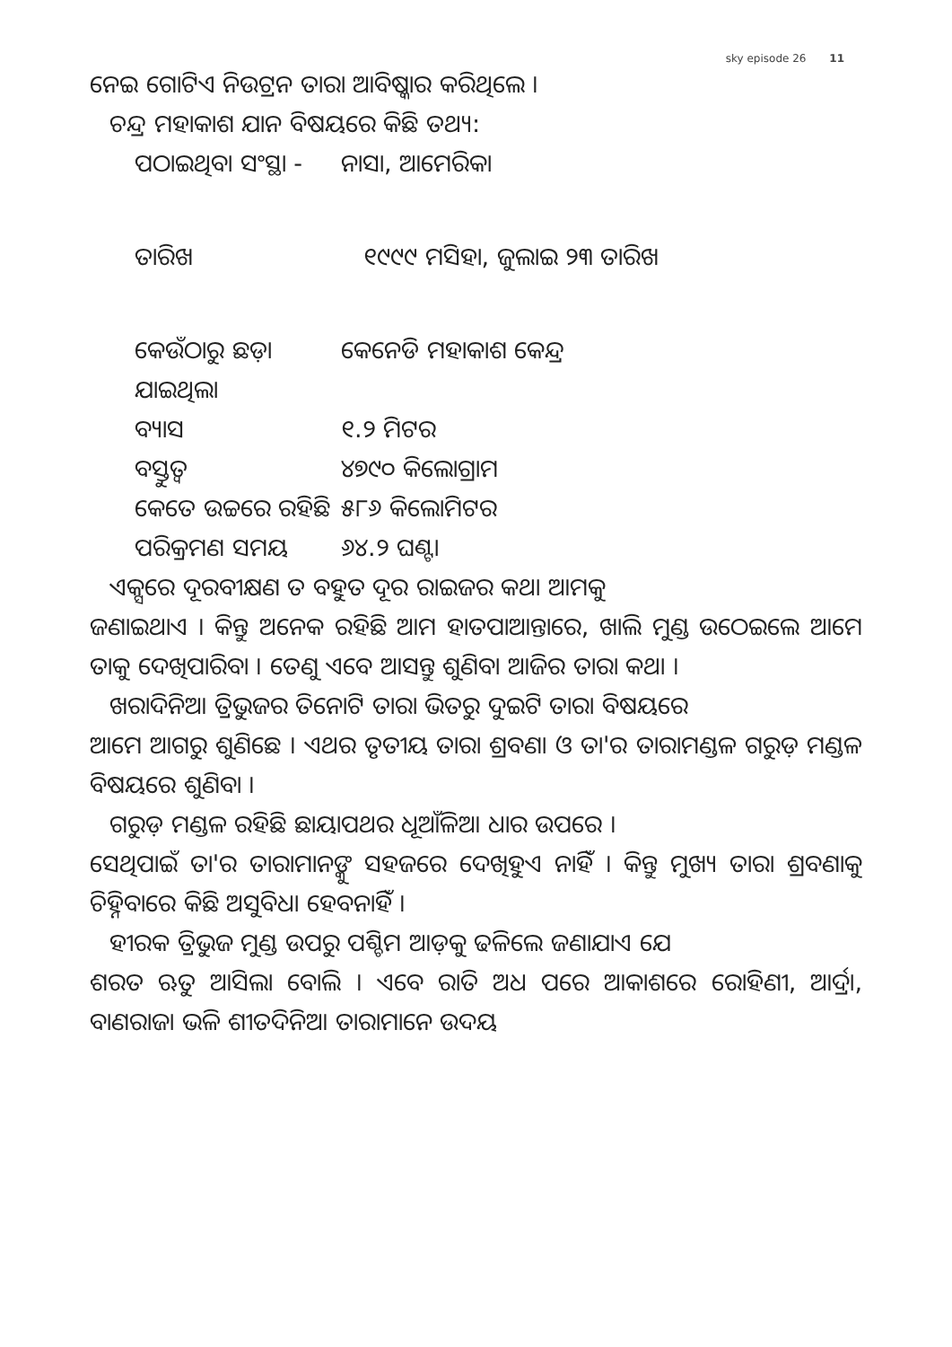sky episode 26 11
ନେଇ ଗୋଟିଏ ନିଉଟ୍ରନ ତାରା ଆବିଷ୍କାର କରିଥିଲେ ।
ଚନ୍ଦ୍ର ମହାକାଶ ଯାନ ବିଷୟରେ କିଛି ତଥ୍ୟ:
ପଠାଇଥିବା ସଂସ୍ଥା - ନାସା, ଆମେରିକା
ତାରିଖ ୧୯୯୯ ମସିହା, ଜୁଲାଇ ୨୩ ତାରିଖ
କେଉଁଠାରୁ ଛଡ଼ା ଯାଇଥିଲା କେନେଡି ମହାକାଶ କେନ୍ଦ୍ର
ବ୍ୟାସ ୧.୨ ମିଟର
ବସ୍ତୁତ୍ୱ ୪୭୯୦ କିଲୋଗ୍ରାମ
କେତେ ଉଚ୍ଚରେ ରହିଛି ୫୮୬ କିଲୋମିଟର
ପରିକ୍ରମଣ ସମୟ ୬୪.୨ ଘଣ୍ଟା
ଏକ୍ସରେ ଦୂରବୀକ୍ଷଣ ତ ବହୁତ ଦୂର ରାଇଜର କଥା ଆମକୁ
ଜଣାଇଥାଏ । କିନ୍ତୁ ଅନେକ ରହିଛି ଆମ ହାତପାଆନ୍ତାରେ, ଖାଲି ମୁଣ୍ଡ ଉଠେଇଲେ ଆମେ ତାକୁ ଦେଖିପାରିବା । ତେଣୁ ଏବେ ଆସନ୍ତୁ ଶୁଣିବା ଆଜିର ତାରା କଥା ।
ଖରାଦିନିଆ ତ୍ରିଭୁଜର ତିନୋଟି ତାରା ଭିତରୁ ଦୁଇଟି ତାରା ବିଷୟରେ
ଆମେ ଆଗରୁ ଶୁଣିଛେ । ଏଥର ତୃତୀୟ ତାରା ଶ୍ରବଣା ଓ ତା'ର ତାରାମଣ୍ଡଳ ଗରୁଡ଼ ମଣ୍ଡଳ ବିଷୟରେ ଶୁଣିବା ।
ଗରୁଡ଼ ମଣ୍ଡଳ ରହିଛି ଛାୟାପଥର ଧୂଆଁଳିଆ ଧାର ଉପରେ ।
ସେଥିପାଇଁ ତା'ର ତାରାମାନଙ୍କୁ ସହଜରେ ଦେଖିହୁଏ ନାହିଁ । କିନ୍ତୁ ମୁଖ୍ୟ ତାରା ଶ୍ରବଣାକୁ ଚିହ୍ନିବାରେ କିଛି ଅସୁବିଧା ହେବନାହିଁ ।
ହୀରକ ତ୍ରିଭୁଜ ମୁଣ୍ଡ ଉପରୁ ପଶ୍ଚିମ ଆଡ଼କୁ ଢଳିଲେ ଜଣାଯାଏ ଯେ
ଶରତ ଋତୁ ଆସିଲା ବୋଲି । ଏବେ ରାତି ଅଧ ପରେ ଆକାଶରେ ରୋହିଣୀ, ଆର୍ଦ୍ରା, ବାଣରାଜା ଭଳି ଶୀତଦିନିଆ ତାରାମାନେ ଉଦୟ